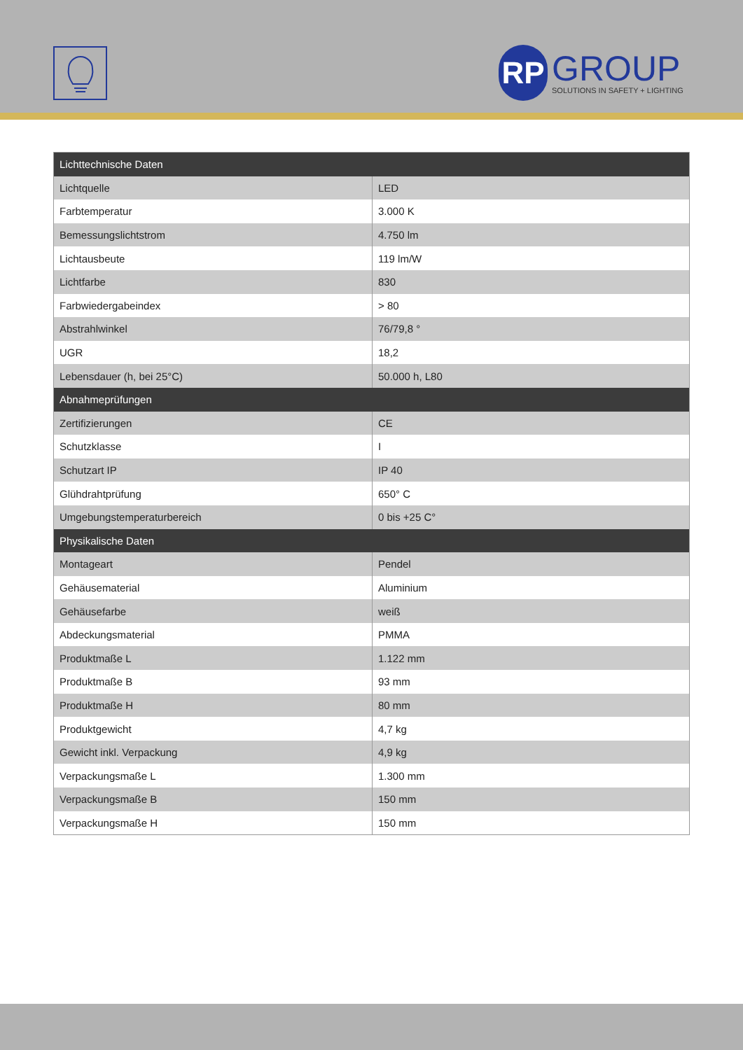RP
GROUP
SOLUTIONS IN SAFETY + LIGHTING
| Lichttechnische Daten | |
| --- | --- |
| Lichtquelle | LED |
| Farbtemperatur | 3.000 K |
| Bemessungslichtstrom | 4.750 lm |
| Lichtausbeute | 119 lm/W |
| Lichtfarbe | 830 |
| Farbwiedergabeindex | > 80 |
| Abstrahlwinkel | 76/79,8 ° |
| UGR | 18,2 |
| Lebensdauer (h, bei 25°C) | 50.000 h, L80 |
| Abnahmeprüfungen | |
| Zertifizierungen | CE |
| Schutzklasse | I |
| Schutzart IP | IP 40 |
| Glühdrahtprüfung | 650° C |
| Umgebungstemperaturbereich | 0 bis +25 C° |
| Physikalische Daten | |
| Montageart | Pendel |
| Gehäusematerial | Aluminium |
| Gehäusefarbe | weiß |
| Abdeckungsmaterial | PMMA |
| Produktmaße L | 1.122 mm |
| Produktmaße B | 93 mm |
| Produktmaße H | 80 mm |
| Produktgewicht | 4,7 kg |
| Gewicht inkl. Verpackung | 4,9 kg |
| Verpackungsmaße L | 1.300 mm |
| Verpackungsmaße B | 150 mm |
| Verpackungsmaße H | 150 mm |